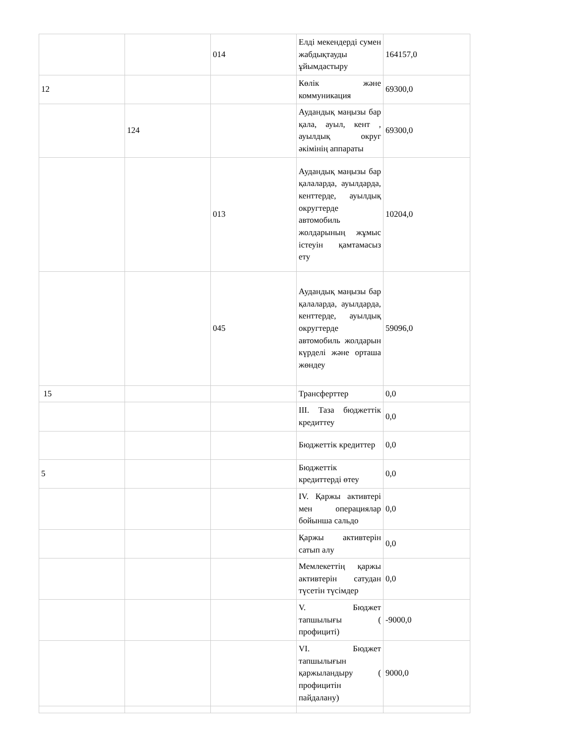| | | 014 | Елді мекендерді сумен жабдықтауды ұйымдастыру | 164157,0 |
| 12 | | | Көлік және коммуникация | 69300,0 |
| | 124 | | Аудандық маңызы бар қала, ауыл, кент , ауылдық округ әкімінің аппараты | 69300,0 |
| | | 013 | Аудандық маңызы бар қалаларда, ауылдарда, кенттерде, ауылдық округтерде автомобиль жолдарының жұмыс істеуін қамтамасыз ету | 10204,0 |
| | | 045 | Аудандық маңызы бар қалаларда, ауылдарда, кенттерде, ауылдық округтерде автомобиль жолдарын күрделі және орташа жөндеу | 59096,0 |
| 15 | | | Трансферттер | 0,0 |
| | | | ІІІ. Таза бюджеттік кредиттеу | 0,0 |
| | | | Бюджеттік кредиттер | 0,0 |
| 5 | | | Бюджеттік кредиттерді өтеу | 0,0 |
| | | | IV. Қаржы активтері мен операциялар бойынша сальдо | 0,0 |
| | | | Қаржы активтерін сатып алу | 0,0 |
| | | | Мемлекеттің қаржы активтерін сатудан түсетін түсімдер | 0,0 |
| | | | V. Бюджет тапшылығы ( профициті) | -9000,0 |
| | | | VI. Бюджет тапшылығын қаржыландыру ( профицитін пайдалану) | 9000,0 |